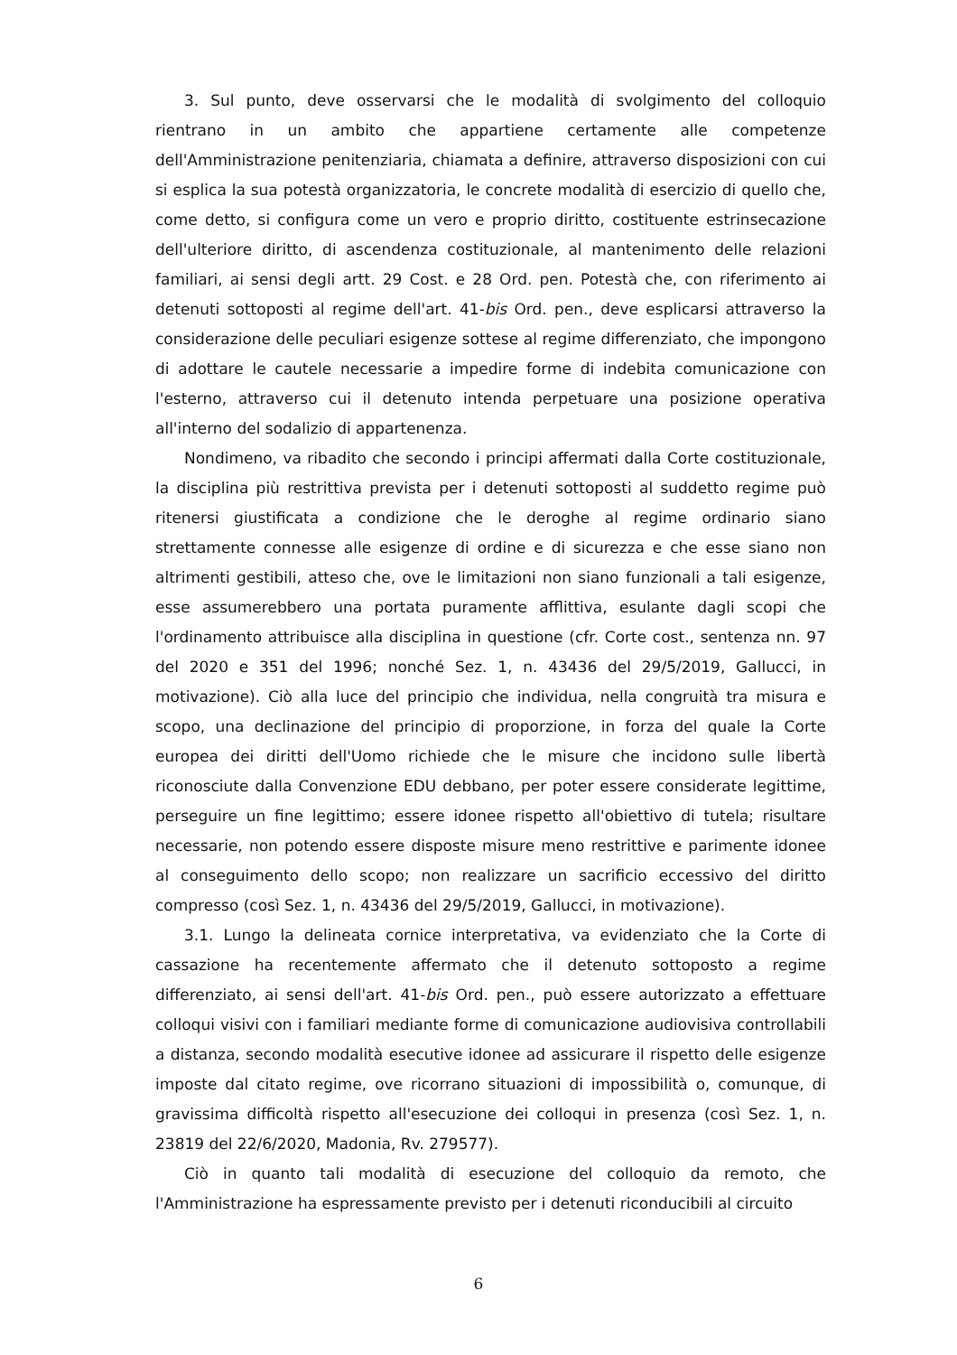3. Sul punto, deve osservarsi che le modalità di svolgimento del colloquio rientrano in un ambito che appartiene certamente alle competenze dell'Amministrazione penitenziaria, chiamata a definire, attraverso disposizioni con cui si esplica la sua potestà organizzatoria, le concrete modalità di esercizio di quello che, come detto, si configura come un vero e proprio diritto, costituente estrinsecazione dell'ulteriore diritto, di ascendenza costituzionale, al mantenimento delle relazioni familiari, ai sensi degli artt. 29 Cost. e 28 Ord. pen. Potestà che, con riferimento ai detenuti sottoposti al regime dell'art. 41-bis Ord. pen., deve esplicarsi attraverso la considerazione delle peculiari esigenze sottese al regime differenziato, che impongono di adottare le cautele necessarie a impedire forme di indebita comunicazione con l'esterno, attraverso cui il detenuto intenda perpetuare una posizione operativa all'interno del sodalizio di appartenenza.
Nondimeno, va ribadito che secondo i principi affermati dalla Corte costituzionale, la disciplina più restrittiva prevista per i detenuti sottoposti al suddetto regime può ritenersi giustificata a condizione che le deroghe al regime ordinario siano strettamente connesse alle esigenze di ordine e di sicurezza e che esse siano non altrimenti gestibili, atteso che, ove le limitazioni non siano funzionali a tali esigenze, esse assumerebbero una portata puramente afflittiva, esulante dagli scopi che l'ordinamento attribuisce alla disciplina in questione (cfr. Corte cost., sentenza nn. 97 del 2020 e 351 del 1996; nonché Sez. 1, n. 43436 del 29/5/2019, Gallucci, in motivazione). Ciò alla luce del principio che individua, nella congruità tra misura e scopo, una declinazione del principio di proporzione, in forza del quale la Corte europea dei diritti dell'Uomo richiede che le misure che incidono sulle libertà riconosciute dalla Convenzione EDU debbano, per poter essere considerate legittime, perseguire un fine legittimo; essere idonee rispetto all'obiettivo di tutela; risultare necessarie, non potendo essere disposte misure meno restrittive e parimente idonee al conseguimento dello scopo; non realizzare un sacrificio eccessivo del diritto compresso (così Sez. 1, n. 43436 del 29/5/2019, Gallucci, in motivazione).
3.1. Lungo la delineata cornice interpretativa, va evidenziato che la Corte di cassazione ha recentemente affermato che il detenuto sottoposto a regime differenziato, ai sensi dell'art. 41-bis Ord. pen., può essere autorizzato a effettuare colloqui visivi con i familiari mediante forme di comunicazione audiovisiva controllabili a distanza, secondo modalità esecutive idonee ad assicurare il rispetto delle esigenze imposte dal citato regime, ove ricorrano situazioni di impossibilità o, comunque, di gravissima difficoltà rispetto all'esecuzione dei colloqui in presenza (così Sez. 1, n. 23819 del 22/6/2020, Madonia, Rv. 279577).
Ciò in quanto tali modalità di esecuzione del colloquio da remoto, che l'Amministrazione ha espressamente previsto per i detenuti riconducibili al circuito
6